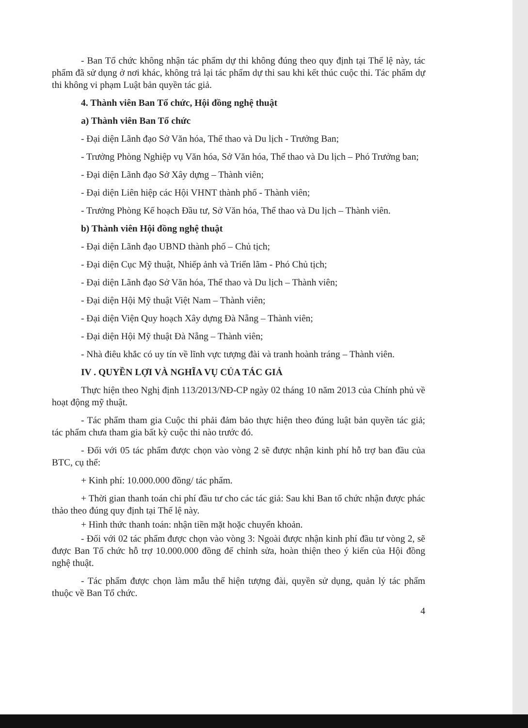- Ban Tổ chức không nhận tác phẩm dự thi không đúng theo quy định tại Thể lệ này, tác phẩm đã sử dụng ở nơi khác, không trả lại tác phẩm dự thi sau khi kết thúc cuộc thi. Tác phẩm dự thi không vi phạm Luật bản quyền tác giả.
4. Thành viên Ban Tổ chức, Hội đồng nghệ thuật
a) Thành viên Ban Tổ chức
- Đại diện Lãnh đạo Sở Văn hóa, Thể thao và Du lịch - Trưởng Ban;
- Trưởng Phòng Nghiệp vụ Văn hóa, Sở Văn hóa, Thể thao và Du lịch – Phó Trưởng ban;
- Đại diện Lãnh đạo Sở Xây dựng – Thành viên;
- Đại diện Liên hiệp các Hội VHNT thành phố - Thành viên;
- Trưởng Phòng Kế hoạch Đầu tư, Sở Văn hóa, Thể thao và Du lịch – Thành viên.
b) Thành viên Hội đồng nghệ thuật
- Đại diện Lãnh đạo UBND thành phố – Chủ tịch;
- Đại diện Cục Mỹ thuật, Nhiếp ảnh và Triển lãm - Phó Chủ tịch;
- Đại diện Lãnh đạo Sở Văn hóa, Thể thao và Du lịch – Thành viên;
- Đại diện Hội Mỹ thuật Việt Nam – Thành viên;
- Đại diện Viện Quy hoạch Xây dựng Đà Nẵng – Thành viên;
- Đại diện Hội Mỹ thuật Đà Nẵng – Thành viên;
- Nhà điêu khắc có uy tín về lĩnh vực tượng đài và tranh hoành tráng – Thành viên.
IV . QUYỀN LỢI VÀ NGHĨA VỤ CỦA TÁC GIẢ
Thực hiện theo Nghị định 113/2013/NĐ-CP ngày 02 tháng 10 năm 2013 của Chính phủ về hoạt động mỹ thuật.
- Tác phẩm tham gia Cuộc thi phải đảm bảo thực hiện theo đúng luật bản quyền tác giả; tác phẩm chưa tham gia bất kỳ cuộc thi nào trước đó.
- Đối với 05 tác phẩm được chọn vào vòng 2 sẽ được nhận kinh phí hỗ trợ ban đầu của BTC, cụ thể:
+ Kinh phí: 10.000.000 đồng/ tác phẩm.
+ Thời gian thanh toán chi phí đầu tư cho các tác giả: Sau khi Ban tổ chức nhận được phác thảo theo đúng quy định tại Thể lệ này.
+ Hình thức thanh toán: nhận tiền mặt hoặc chuyển khoản.
- Đối với 02 tác phẩm được chọn vào vòng 3: Ngoài được nhận kinh phí đầu tư vòng 2, sẽ được Ban Tổ chức hỗ trợ 10.000.000 đồng để chỉnh sửa, hoàn thiện theo ý kiến của Hội đồng nghệ thuật.
- Tác phẩm được chọn làm mẫu thể hiện tượng đài, quyền sử dụng, quản lý tác phẩm thuộc về Ban Tổ chức.
4